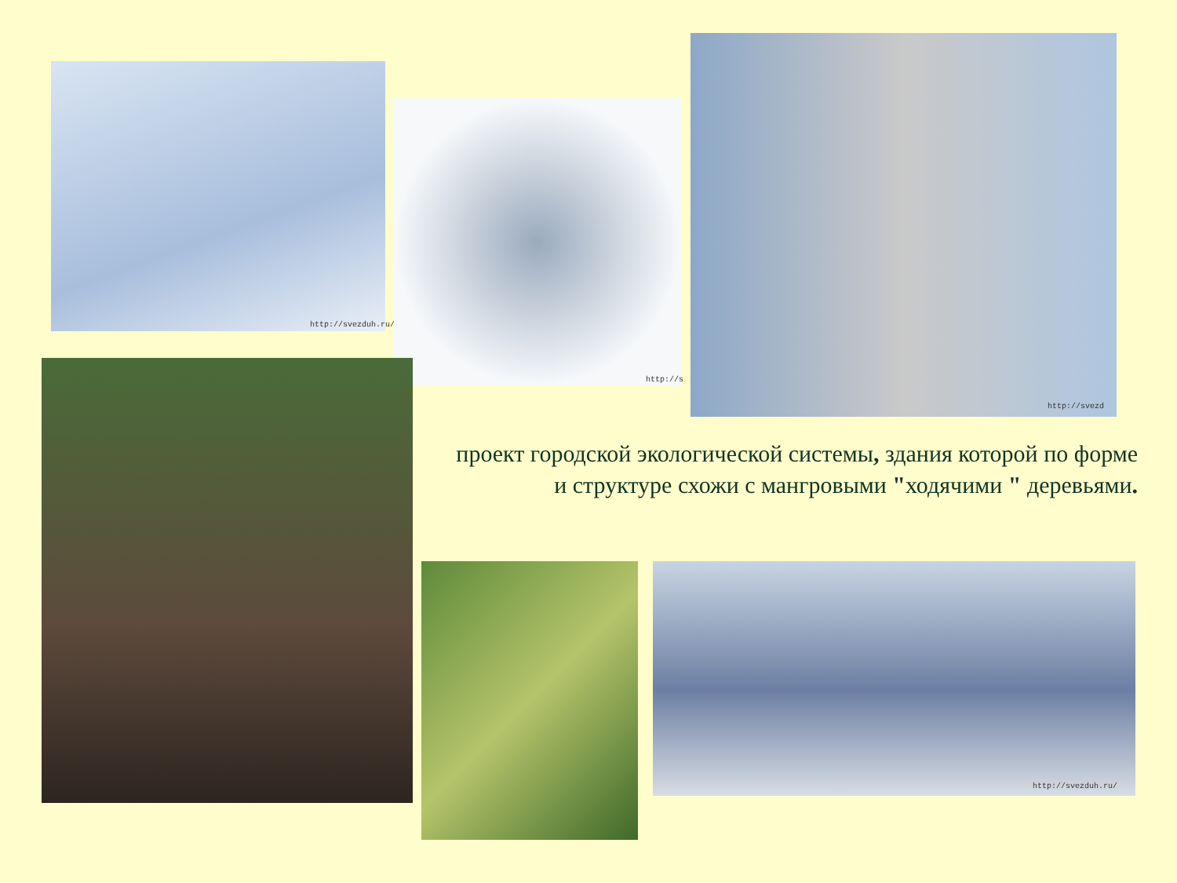http://svezduh.ru/
http://s
http://svezd
http://svezduh.ru/
проект городской экологической системы, здания которой по форме и структуре схожи с мангровыми "ходячими " деревьями.